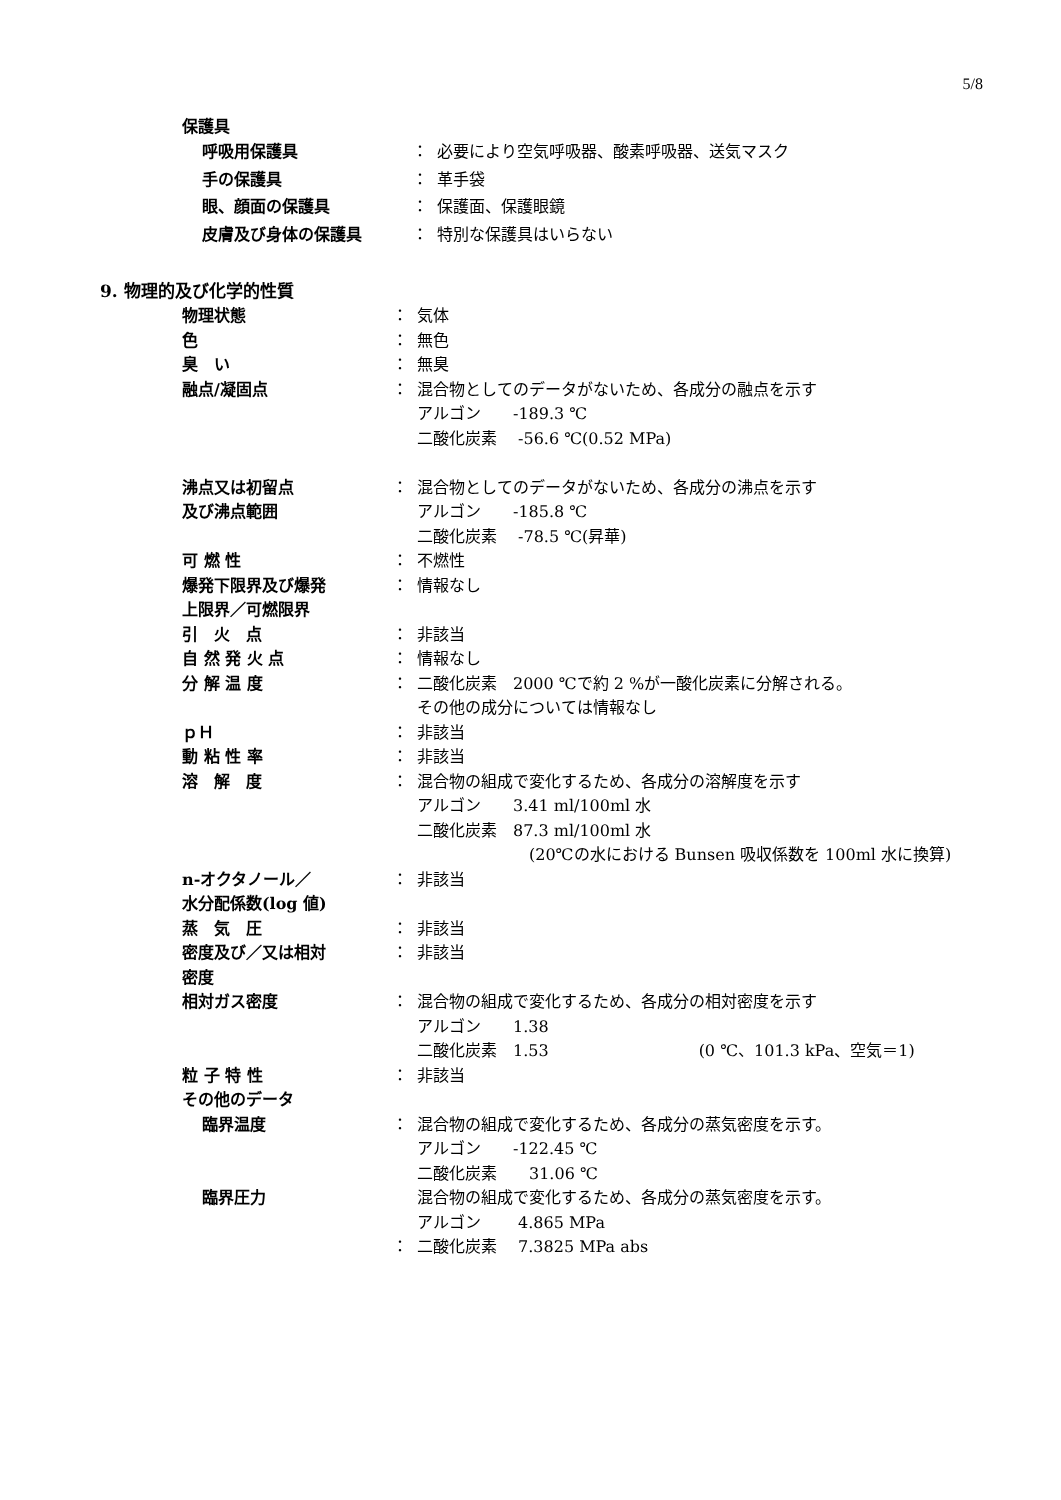5/8
保護具
| 呼吸用保護具 | ： | 必要により空気呼吸器、酸素呼吸器、送気マスク |
| 手の保護具 | ： | 革手袋 |
| 眼、顔面の保護具 | ： | 保護面、保護眼鏡 |
| 皮膚及び身体の保護具 | ： | 特別な保護具はいらない |
9. 物理的及び化学的性質
| 物理状態 | ： | 気体 |
| 色 | ： | 無色 |
| 臭 い | ： | 無臭 |
| 融点/凝固点 | ： | 混合物としてのデータがないため、各成分の融点を示す アルゴン -189.3 ℃ 二酸化炭素 -56.6 ℃(0.52 MPa) |
| 沸点又は初留点 及び沸点範囲 | ： | 混合物としてのデータがないため、各成分の沸点を示す アルゴン -185.8 ℃ 二酸化炭素 -78.5 ℃(昇華) |
| 可 燃 性 | ： | 不燃性 |
| 爆発下限界及び爆発 上限界／可燃限界 | ： | 情報なし |
| 引 火 点 | ： | 非該当 |
| 自 然 発 火 点 | ： | 情報なし |
| 分 解 温 度 | ： | 二酸化炭素 2000 ℃で約 2 %が一酸化炭素に分解される。 その他の成分については情報なし |
| ｐＨ | ： | 非該当 |
| 動 粘 性 率 | ： | 非該当 |
| 溶 解 度 | ： | 混合物の組成で変化するため、各成分の溶解度を示す アルゴン 3.41 ml/100ml 水 二酸化炭素 87.3 ml/100ml 水 (20℃の水における Bunsen 吸収係数を 100ml 水に換算) |
| n-オクタノール／ 水分配係数(log 値) | ： | 非該当 |
| 蒸 気 圧 | ： | 非該当 |
| 密度及び／又は相対 密度 | ： | 非該当 |
| 相対ガス密度 | ： | 混合物の組成で変化するため、各成分の相対密度を示す アルゴン 1.38 二酸化炭素 1.53 (0 ℃、101.3 kPa、空気＝1) |
| 粒 子 特 性 | ： | 非該当 |
| その他のデータ | | |
| 臨界温度 | ： | 混合物の組成で変化するため、各成分の蒸気密度を示す。 アルゴン -122.45 ℃ 二酸化炭素 31.06 ℃ |
| 臨界圧力 | ： | 混合物の組成で変化するため、各成分の蒸気密度を示す。 アルゴン 4.865 MPa 二酸化炭素 7.3825 MPa abs |